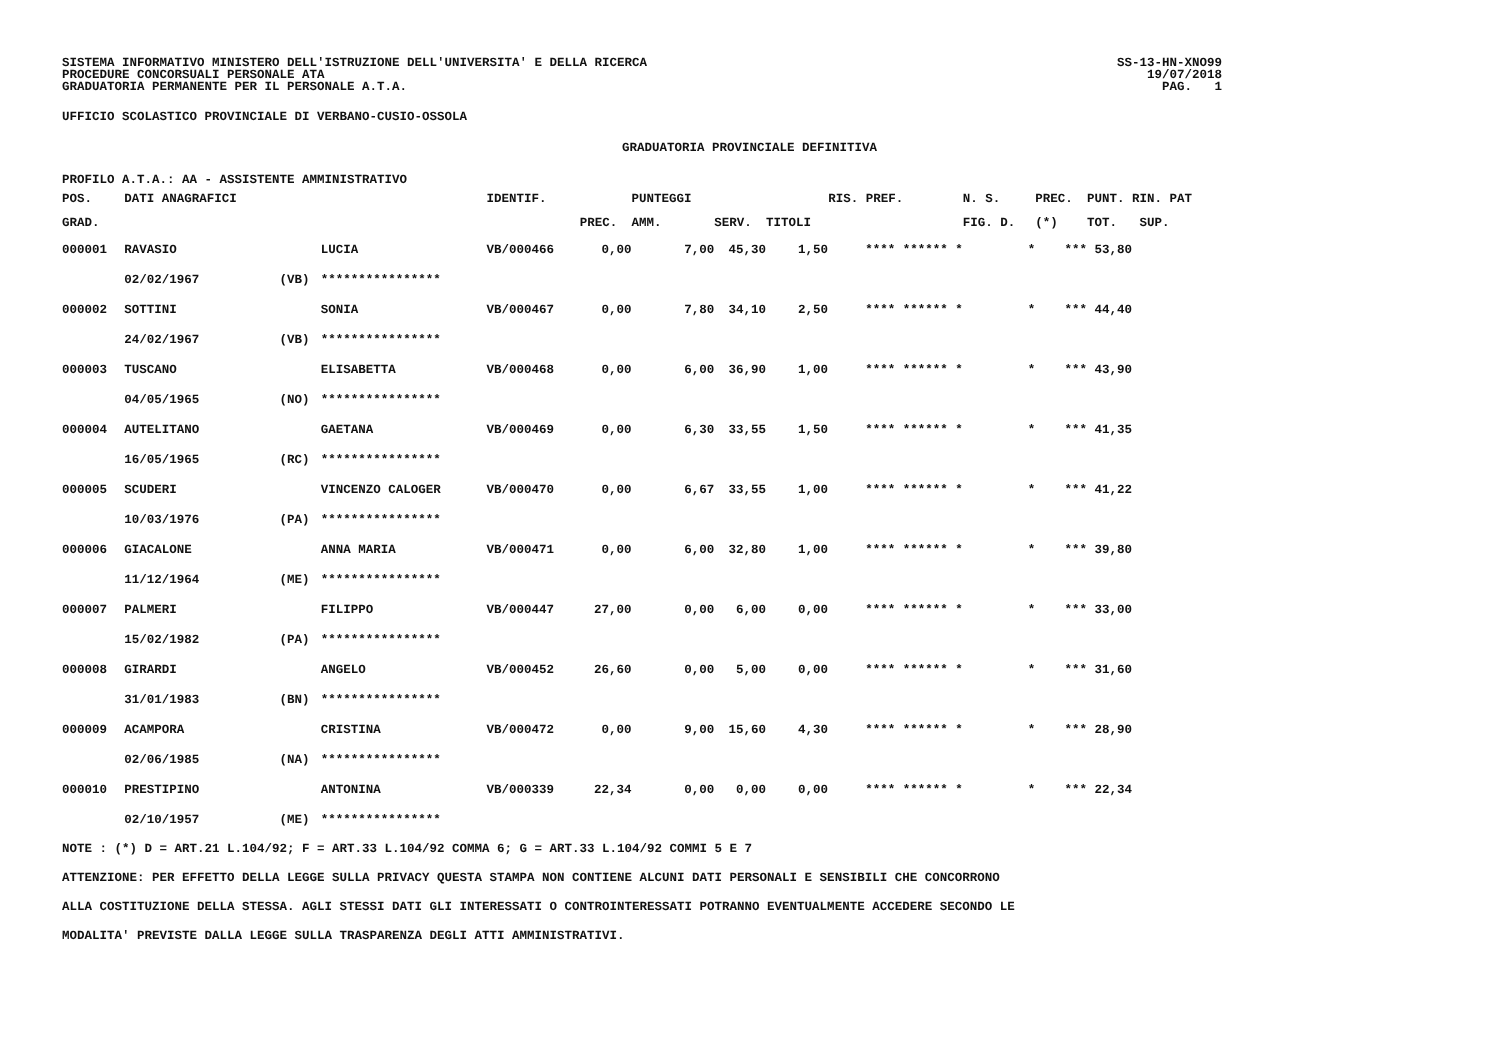SISTEMA INFORMATIVO MINISTERO DELL'ISTRUZIONE DELL'UNIVERSITA' E DELLA RICERCA
PROCEDURE CONCORSUALI PERSONALE ATA
GRADUATORIA PERMANENTE PER IL PERSONALE A.T.A.
SS-13-HN-XNO99
19/07/2018
PAG. 1
UFFICIO SCOLASTICO PROVINCIALE DI VERBANO-CUSIO-OSSOLA
GRADUATORIA PROVINCIALE DEFINITIVA
PROFILO A.T.A.: AA - ASSISTENTE AMMINISTRATIVO
| POS. | DATI ANAGRAFICI | | | IDENTIF. | | PUNTEGGI | | | RIS. PREF. | N. S. | PREC. | PUNT. RIN. PAT |
| --- | --- | --- | --- | --- | --- | --- | --- | --- | --- | --- | --- | --- |
| GRAD. | | | | | PREC. | AMM. | SERV. | TITOLI | | FIG. D. | (*) | TOT. SUP. |
| 000001 | RAVASIO | | LUCIA | VB/000466 | 0,00 | 7,00 | 45,30 | 1,50 | **** ****** * | * | *** | 53,80 |
| | 02/02/1967 | (VB) | **************** | | | | | | | | | |
| 000002 | SOTTINI | | SONIA | VB/000467 | 0,00 | 7,80 | 34,10 | 2,50 | **** ****** * | * | *** | 44,40 |
| | 24/02/1967 | (VB) | **************** | | | | | | | | | |
| 000003 | TUSCANO | | ELISABETTA | VB/000468 | 0,00 | 6,00 | 36,90 | 1,00 | **** ****** * | * | *** | 43,90 |
| | 04/05/1965 | (NO) | **************** | | | | | | | | | |
| 000004 | AUTELITANO | | GAETANA | VB/000469 | 0,00 | 6,30 | 33,55 | 1,50 | **** ****** * | * | *** | 41,35 |
| | 16/05/1965 | (RC) | **************** | | | | | | | | | |
| 000005 | SCUDERI | | VINCENZO CALOGER | VB/000470 | 0,00 | 6,67 | 33,55 | 1,00 | **** ****** * | * | *** | 41,22 |
| | 10/03/1976 | (PA) | **************** | | | | | | | | | |
| 000006 | GIACALONE | | ANNA MARIA | VB/000471 | 0,00 | 6,00 | 32,80 | 1,00 | **** ****** * | * | *** | 39,80 |
| | 11/12/1964 | (ME) | **************** | | | | | | | | | |
| 000007 | PALMERI | | FILIPPO | VB/000447 | 27,00 | 0,00 | 6,00 | 0,00 | **** ****** * | * | *** | 33,00 |
| | 15/02/1982 | (PA) | **************** | | | | | | | | | |
| 000008 | GIRARDI | | ANGELO | VB/000452 | 26,60 | 0,00 | 5,00 | 0,00 | **** ****** * | * | *** | 31,60 |
| | 31/01/1983 | (BN) | **************** | | | | | | | | | |
| 000009 | ACAMPORA | | CRISTINA | VB/000472 | 0,00 | 9,00 | 15,60 | 4,30 | **** ****** * | * | *** | 28,90 |
| | 02/06/1985 | (NA) | **************** | | | | | | | | | |
| 000010 | PRESTIPINO | | ANTONINA | VB/000339 | 22,34 | 0,00 | 0,00 | 0,00 | **** ****** * | * | *** | 22,34 |
| | 02/10/1957 | (ME) | **************** | | | | | | | | | |
NOTE : (*) D = ART.21 L.104/92; F = ART.33 L.104/92 COMMA 6; G = ART.33 L.104/92 COMMI 5 E 7
ATTENZIONE: PER EFFETTO DELLA LEGGE SULLA PRIVACY QUESTA STAMPA NON CONTIENE ALCUNI DATI PERSONALI E SENSIBILI CHE CONCORRONO
ALLA COSTITUZIONE DELLA STESSA. AGLI STESSI DATI GLI INTERESSATI O CONTROINTERESSATI POTRANNO EVENTUALMENTE ACCEDERE SECONDO LE
MODALITA' PREVISTE DALLA LEGGE SULLA TRASPARENZA DEGLI ATTI AMMINISTRATIVI.